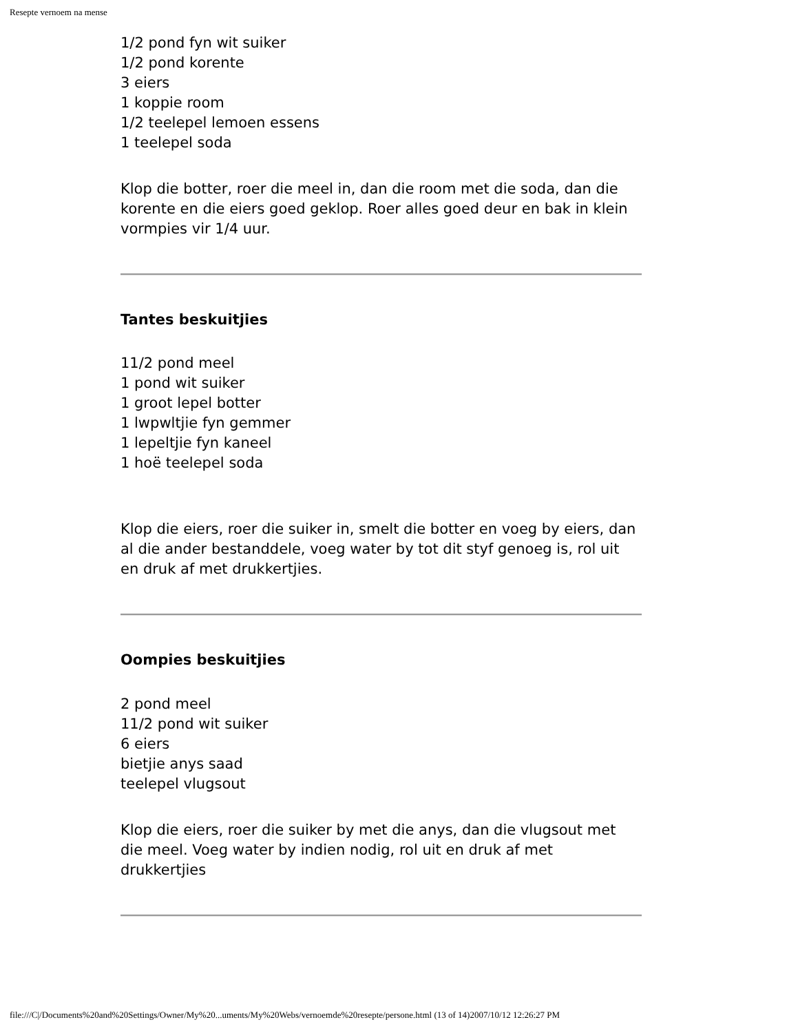Resepte vernoem na mense
1/2 pond fyn wit suiker
1/2 pond korente
3 eiers
1 koppie room
1/2 teelepel lemoen essens
1 teelepel soda
Klop die botter, roer die meel in, dan die room met die soda, dan die korente en die eiers goed geklop. Roer alles goed deur en bak in klein vormpies vir 1/4 uur.
Tantes beskuitjies
11/2 pond meel
1 pond wit suiker
1 groot lepel botter
1 lwpwltjie fyn gemmer
1 lepeltjie fyn kaneel
1 hoë teelepel soda
Klop die eiers, roer die suiker in, smelt die botter en voeg by eiers, dan al die ander bestanddele, voeg water by tot dit styf genoeg is, rol uit en druk af met drukkertjies.
Oompies beskuitjies
2 pond meel
11/2 pond wit suiker
6 eiers
bietjie anys saad
teelepel vlugsout
Klop die eiers, roer die suiker by met die anys, dan die vlugsout met die meel. Voeg water by indien nodig, rol uit en druk af met drukkertjies
file:///C|/Documents%20and%20Settings/Owner/My%20...uments/My%20Webs/vernoemde%20resepte/persone.html (13 of 14)2007/10/12 12:26:27 PM